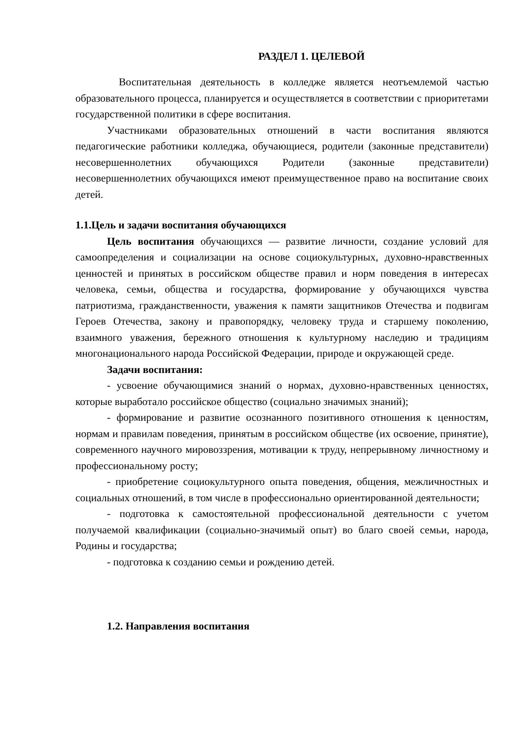РАЗДЕЛ 1. ЦЕЛЕВОЙ
Воспитательная деятельность в колледже является неотъемлемой частью образовательного процесса, планируется и осуществляется в соответствии с приоритетами государственной политики в сфере воспитания.
Участниками образовательных отношений в части воспитания являются педагогические работники колледжа, обучающиеся, родители (законные представители) несовершеннолетних обучающихся Родители (законные представители) несовершеннолетних обучающихся имеют преимущественное право на воспитание своих детей.
1.1.Цель и задачи воспитания обучающихся
Цель воспитания обучающихся — развитие личности, создание условий для самоопределения и социализации на основе социокультурных, духовно-нравственных ценностей и принятых в российском обществе правил и норм поведения в интересах человека, семьи, общества и государства, формирование у обучающихся чувства патриотизма, гражданственности, уважения к памяти защитников Отечества и подвигам Героев Отечества, закону и правопорядку, человеку труда и старшему поколению, взаимного уважения, бережного отношения к культурному наследию и традициям многонационального народа Российской Федерации, природе и окружающей среде.
Задачи воспитания:
- усвоение обучающимися знаний о нормах, духовно-нравственных ценностях, которые выработало российское общество (социально значимых знаний);
- формирование и развитие осознанного позитивного отношения к ценностям, нормам и правилам поведения, принятым в российском обществе (их освоение, принятие), современного научного мировоззрения, мотивации к труду, непрерывному личностному и профессиональному росту;
- приобретение социокультурного опыта поведения, общения, межличностных и социальных отношений, в том числе в профессионально ориентированной деятельности;
- подготовка к самостоятельной профессиональной деятельности с учетом получаемой квалификации (социально-значимый опыт) во благо своей семьи, народа, Родины и государства;
- подготовка к созданию семьи и рождению детей.
1.2. Направления воспитания